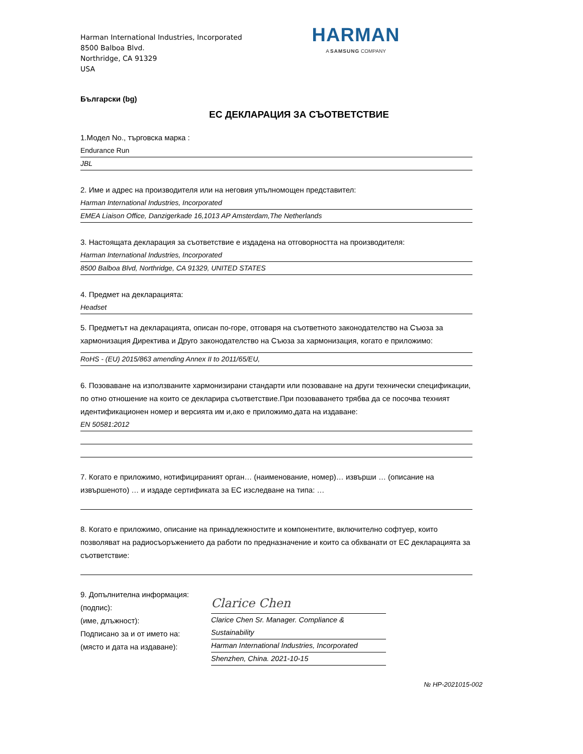Harman International Industries, Incorporated
8500 Balboa Blvd.
Northridge, CA 91329
USA
HARMAN
A SAMSUNG COMPANY
Български (bg)
ЕС ДЕКЛАРАЦИЯ ЗА СЪОТВЕТСТВИЕ
1.Модел No., търговска марка :
Endurance Run
JBL
2. Име и адрес на производителя или на неговия упълномощен представител:
Harman International Industries, Incorporated
EMEA Liaison Office, Danzigerkade 16,1013 AP Amsterdam,The Netherlands
3. Настоящата декларация за съответствие е издадена на отговорността на производителя:
Harman International Industries, Incorporated
8500 Balboa Blvd, Northridge, CA 91329, UNITED STATES
4. Предмет на декларацията:
Headset
5. Предметът на декларацията, описан по-горе, отговаря на съответното законодателство на Съюза за хармонизация Директива и Друго законодателство на Съюза за хармонизация, когато е приложимо:
RoHS - (EU) 2015/863 amending Annex II to 2011/65/EU,
6. Позоваване на използваните хармонизирани стандарти или позоваване на други технически спецификации, по отно отношение на които се декларира съответствие.При позоваването трябва да се посочва техният идентификационен номер и версията им и,ако е приложимо,дата на издаване:
EN 50581:2012
7. Когато е приложимо, нотифицираният орган… (наименование, номер)… извърши … (описание на извършеното) … и издаде сертификата за ЕС изследване на типа: …
8. Когато е приложимо, описание на принадлежностите и компонентите, включително софтуер, които позволяват на радиосъоръжението да работи по предназначение и които са обхванати от ЕС декларацията за съответствие:
9. Допълнителна информация:
(подпис):
(име, длъжност):
Подписано за и от името на:
(място и дата на издаване):
Clarice Chen
Clarice Chen Sr. Manager. Compliance & Sustainability
Harman International Industries, Incorporated
Shenzhen, China. 2021-10-15
№ HP-2021015-002